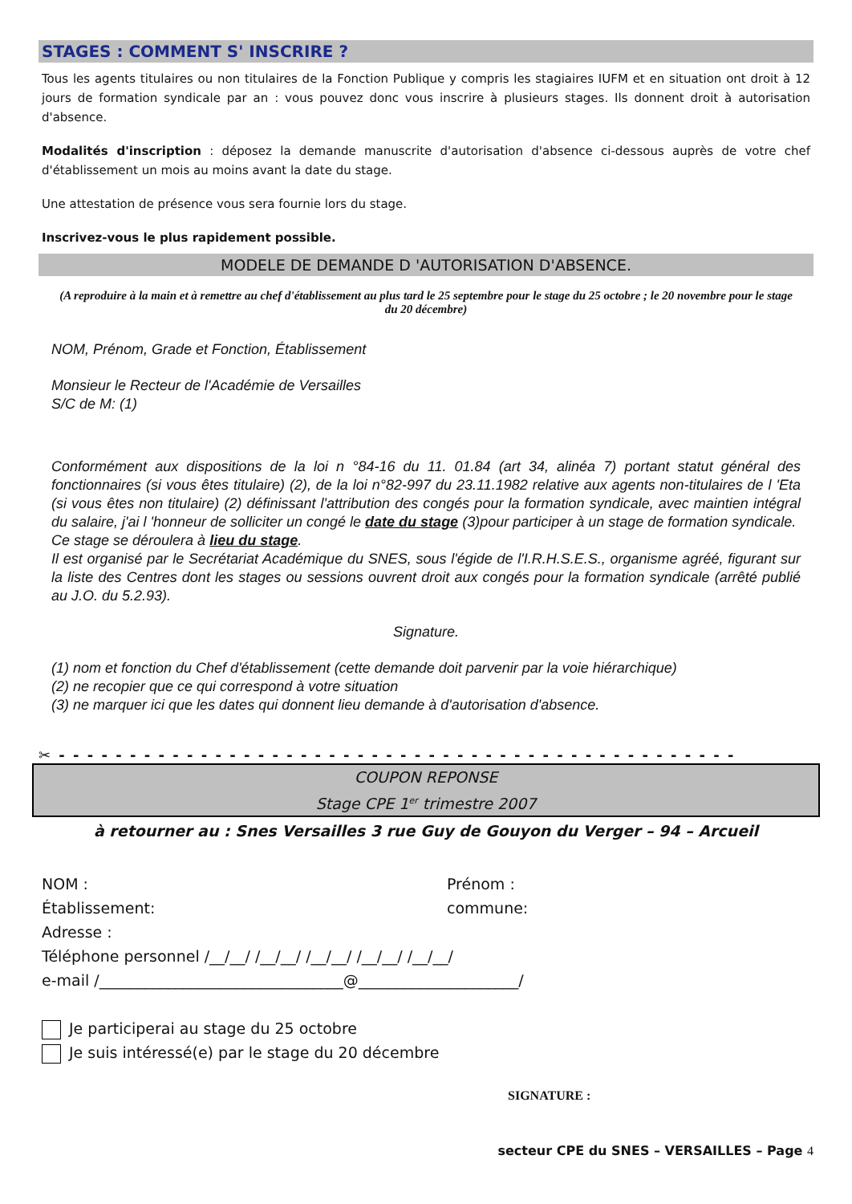STAGES : COMMENT S' INSCRIRE ?
Tous les agents titulaires ou non titulaires de la Fonction Publique y compris les stagiaires IUFM et en situation ont droit à 12 jours de formation syndicale par an : vous pouvez donc vous inscrire à plusieurs stages. Ils donnent droit à autorisation d'absence.
Modalités d'inscription : déposez la demande manuscrite d'autorisation d'absence ci-dessous auprès de votre chef d'établissement un mois au moins avant la date du stage.
Une attestation de présence vous sera fournie lors du stage.
Inscrivez-vous le plus rapidement possible.
MODELE DE DEMANDE D 'AUTORISATION D'ABSENCE.
(A reproduire à la main et à remettre au chef d'établissement au plus tard le 25 septembre pour le stage du 25 octobre ; le 20 novembre pour le stage du 20 décembre)
NOM, Prénom, Grade et Fonction, Établissement
Monsieur le Recteur de l'Académie de Versailles
S/C de M: (1)
Conformément aux dispositions de la loi n °84-16 du 11. 01.84 (art 34, alinéa 7) portant statut général des fonctionnaires (si vous êtes titulaire) (2), de la loi n°82-997 du 23.11.1982 relative aux agents non-titulaires de l 'Eta (si vous êtes non titulaire) (2) définissant l'attribution des congés pour la formation syndicale, avec maintien intégral du salaire, j'ai l 'honneur de solliciter un congé le date du stage (3)pour participer à un stage de formation syndicale.
Ce stage se déroulera à lieu du stage.
Il est organisé par le Secrétariat Académique du SNES, sous l'égide de l'I.R.H.S.E.S., organisme agréé, figurant sur la liste des Centres dont les stages ou sessions ouvrent droit aux congés pour la formation syndicale (arrêté publié au J.O. du 5.2.93).
Signature.
(1) nom et fonction du Chef d'établissement (cette demande doit parvenir par la voie hiérarchique)
(2) ne recopier que ce qui correspond à votre situation
(3) ne marquer ici que les dates qui donnent lieu demande à d'autorisation d'absence.
✂ - - - - - - - - - - - - - - - - - - - - - - - - - - - - - - - - - - - - - - - - - - - - - - - -
COUPON REPONSE
Stage CPE 1<sup>er</sup> trimestre 2007
à retourner au : Snes Versailles 3 rue Guy de Gouyon du Verger – 94 – Arcueil
NOM : Prénom :
Établissement: commune:
Adresse :
Téléphone personnel /__/__/ /__/__/ /__/__/ /__/__/ /__/__/
e-mail /________________________________@_____________________/
Je participerai au stage du 25 octobre
Je suis intéressé(e) par le stage du 20 décembre
SIGNATURE :
secteur CPE du SNES – VERSAILLES – Page 4